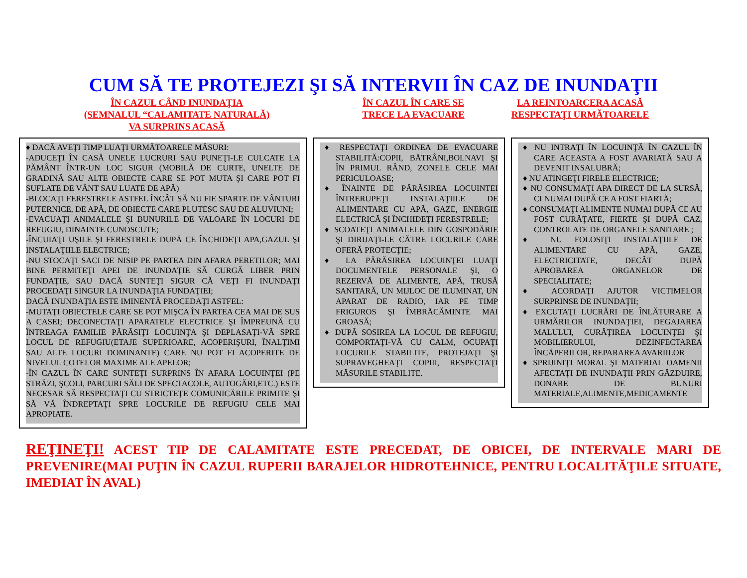CUM SĂ TE PROTEJEZI ŞI SĂ INTERVII ÎN CAZ DE INUNDAŢII
ÎN CAZUL CÂND INUNDAŢIA
(SEMNALUL “CALAMITATE NATURALĂ)
VA SURPRINS ACASĂ
ÎN CAZUL ÎN CARE SE
TRECE LA EVACUARE
LA REINTOARCERA ACASĂ
RESPECTAŢI URMĂTOARELE
♦ DACĂ AVEŢI TIMP LUAŢI URMĂTOARELE MĂSURI:
-ADUCEŢI ÎN CASĂ UNELE LUCRURI SAU PUNEŢI-LE CULCATE LA PĂMÂNT ÎNTR-UN LOC SIGUR (MOBILĂ DE CURTE, UNELTE DE GRADINĂ SAU ALTE OBIECTE CARE SE POT MUTA ŞI CARE POT FI SUFLATE DE VÂNT SAU LUATE DE APĂ)
-BLOCAŢI FERESTRELE ASTFEL ÎNCÂT SĂ NU FIE SPARTE DE VÂNTURI PUTERNICE, DE APĂ, DE OBIECTE CARE PLUTESC SAU DE ALUVIUNI;
-EVACUAŢI ANIMALELE ŞI BUNURILE DE VALOARE ÎN LOCURI DE REFUGIU, DINAINTE CUNOSCUTE;
-ÎNCUIAŢI UŞILE ŞI FERESTRELE DUPĂ CE ÎNCHIDEŢI APA,GAZUL ŞI INSTALAŢIILE ELECTRICE;
-NU STOCAŢI SACI DE NISIP PE PARTEA DIN AFARA PERETILOR; MAI BINE PERMITEŢI APEI DE INUNDAŢIE SĂ CURGĂ LIBER PRIN FUNDAŢIE, SAU DACĂ SUNTEŢI SIGUR CĂ VEŢI FI INUNDAŢI PROCEDAŢI SINGUR LA INUNDAŢIA FUNDAŢIEI;
DACĂ INUNDAŢIA ESTE IMINENTĂ PROCEDAŢI ASTFEL:
-MUTAŢI OBIECTELE CARE SE POT MIŞCA ÎN PARTEA CEA MAI DE SUS A CASEI; DECONECTAŢI APARATELE ELECTRICE ŞI ÎMPREUNĂ CU ÎNTREAGA FAMILIE PĂRĂSIŢI LOCUINŢA ŞI DEPLASAŢI-VĂ SPRE LOCUL DE REFUGIU(ETAJE SUPERIOARE, ACOPERIŞURI, ÎNALŢIMI SAU ALTE LOCURI DOMINANTE) CARE NU POT FI ACOPERITE DE NIVELUL COTELOR MAXIME ALE APELOR;
-ÎN CAZUL ÎN CARE SUNTEŢI SURPRINS ÎN AFARA LOCUINŢEI (PE STRĂZI, ŞCOLI, PARCURI SĂLI DE SPECTACOLE, AUTOGĂRI,ETC.) ESTE NECESAR SĂ RESPECTAŢI CU STRICTEŢE COMUNICĂRILE PRIMITE ŞI SĂ VĂ ÎNDREPTAŢI SPRE LOCURILE DE REFUGIU CELE MAI APROPIATE.
♦ RESPECTAŢI ORDINEA DE EVACUARE STABILITĂ:COPII, BĂTRÂNI,BOLNAVI ŞI ÎN PRIMUL RÂND, ZONELE CELE MAI PERICULOASE;
♦ ÎNAINTE DE PĂRĂSIREA LOCUINTEI ÎNTRERUPEŢI INSTALAŢIILE DE ALIMENTARE CU APĂ, GAZE, ENERGIE ELECTRICĂ ŞI ÎNCHIDEŢI FERESTRELE;
♦ SCOATEŢI ANIMALELE DIN GOSPODĂRIE ŞI DIRIJAŢI-LE CĂTRE LOCURILE CARE OFERĂ PROTECŢIE;
♦ LA PĂRĂSIREA LOCUINŢEI LUAŢI DOCUMENTELE PERSONALE ŞI, O REZERVĂ DE ALIMENTE, APĂ, TRUSĂ SANITARĂ, UN MIJLOC DE ILUMINAT, UN APARAT DE RADIO, IAR PE TIMP FRIGUROS ŞI ÎMBRĂCĂMINTE MAI GROASĂ;
♦ DUPĂ SOSIREA LA LOCUL DE REFUGIU, COMPORTAŢI-VĂ CU CALM, OCUPAŢI LOCURILE STABILITE, PROTEJAŢI ŞI SUPRAVEGHEAŢI COPIII, RESPECTAŢI MĂSURILE STABILITE.
♦ NU INTRAŢI ÎN LOCUINŢĂ ÎN CAZUL ÎN CARE ACEASTA A FOST AVARIATĂ SAU A DEVENIT INSALUBRĂ;
♦ NU ATINGEŢI FIRELE ELECTRICE;
♦ NU CONSUMAŢI APA DIRECT DE LA SURSĂ, CI NUMAI DUPĂ CE A FOST FIARTĂ;
♦ CONSUMAŢI ALIMENTE NUMAI DUPĂ CE AU FOST CURĂŢATE, FIERTE ŞI DUPĂ CAZ, CONTROLATE DE ORGANELE SANITARE ;
♦ NU FOLOSIŢI INSTALAŢIILE DE ALIMENTARE CU APĂ, GAZE, ELECTRICITATE, DECÂT DUPĂ APROBAREA ORGANELOR DE SPECIALITATE;
♦ ACORDAŢI AJUTOR VICTIMELOR SURPRINSE DE INUNDAŢII;
♦ EXCUTAŢI LUCRĂRI DE ÎNLĂTURARE A URMĂRILOR INUNDAŢIEI, DEGAJAREA MALULUI, CURĂŢIREA LOCUINŢEI ŞI MOBILIERULUI, DEZINFECTAREA ÎNCĂPERILOR, REPARAREA AVARIILOR
♦ SPRIJINIŢI MORAL ŞI MATERIAL OAMENII AFECTAŢI DE INUNDAŢII PRIN GĂZDUIRE, DONARE DE BUNURI MATERIALE,ALIMENTE,MEDICAMENTE
REŢINEŢI! ACEST TIP DE CALAMITATE ESTE PRECEDAT, DE OBICEI, DE INTERVALE MARI DE PREVENIRE(MAI PUŢIN ÎN CAZUL RUPERII BARAJELOR HIDROTEHNICE, PENTRU LOCALITĂŢILE SITUATE, IMEDIAT ÎN AVAL)